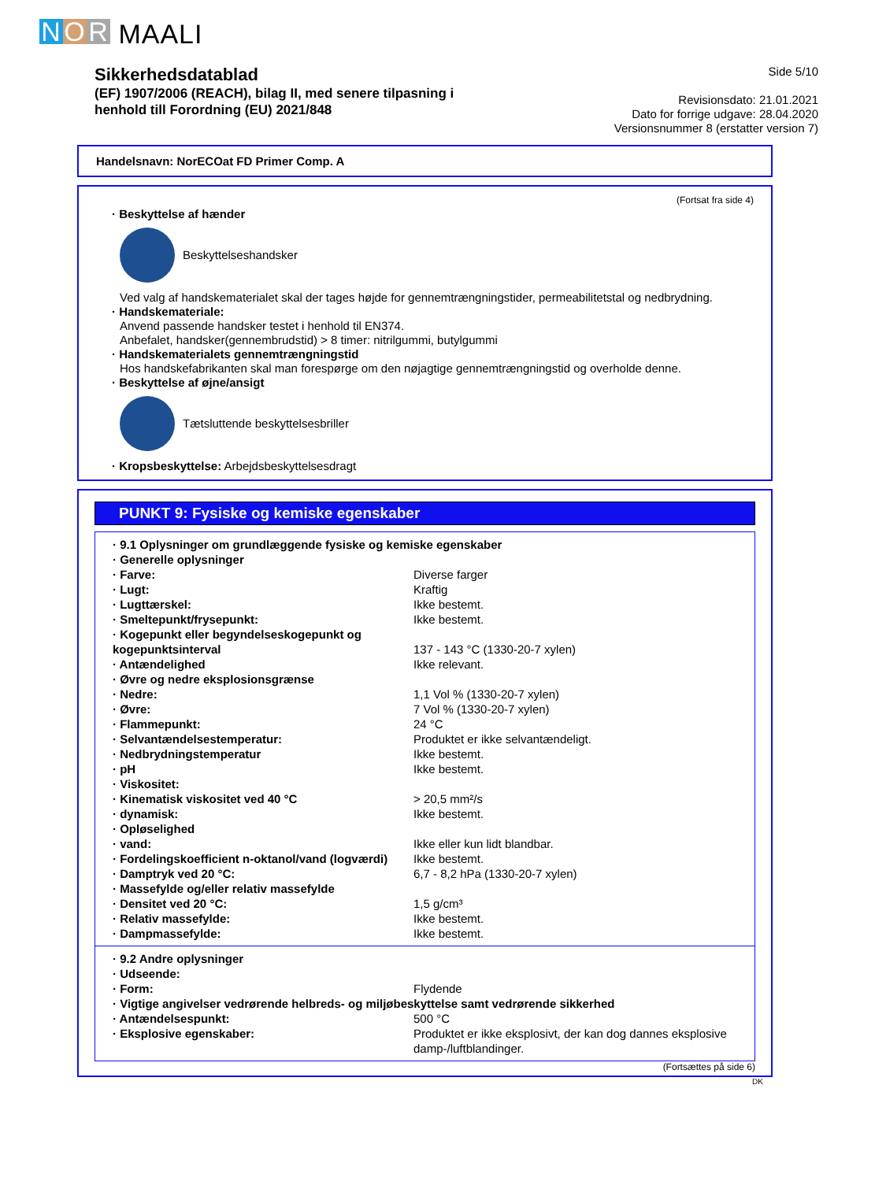N O R MAALI
Sikkerhedsdatablad
(EF) 1907/2006 (REACH), bilag II, med senere tilpasning i
henhold till Forordning (EU) 2021/848
Side 5/10
Revisionsdato: 21.01.2021
Dato for forrige udgave: 28.04.2020
Versionsnummer 8 (erstatter version 7)
Handelsnavn: NorECOat FD Primer Comp. A
(Fortsat fra side 4)
· Beskyttelse af hænder
Beskyttelseshandsker
Ved valg af handskematerialet skal der tages højde for gennemtrængningstider, permeabilitetstal og nedbrydning.
· Handskemateriale:
Anvend passende handsker testet i henhold til EN374.
Anbefalet, handsker(gennembrudstid) > 8 timer: nitrilgummi, butylgummi
· Handskematerialets gennemtrængningstid
Hos handskefabrikanten skal man forespørge om den nøjagtige gennemtrængningstid og overholde denne.
· Beskyttelse af øjne/ansigt
Tætsluttende beskyttelsesbriller
· Kropsbeskyttelse: Arbejdsbeskyttelsesdragt
PUNKT 9: Fysiske og kemiske egenskaber
| · 9.1 Oplysninger om grundlæggende fysiske og kemiske egenskaber | |
| · Generelle oplysninger | |
| · Farve: | Diverse farger |
| · Lugt: | Kraftig |
| · Lugttærskel: | Ikke bestemt. |
| · Smeltepunkt/frysepunkt: | Ikke bestemt. |
| · Kogepunkt eller begyndelseskogepunkt og kogepunktsinterval | 137 - 143 °C (1330-20-7 xylen) |
| · Antændelighed | Ikke relevant. |
| · Øvre og nedre eksplosionsgrænse | |
| · Nedre: | 1,1 Vol % (1330-20-7 xylen) |
| · Øvre: | 7 Vol % (1330-20-7 xylen) |
| · Flammepunkt: | 24 °C |
| · Selvantændelsestemperatur: | Produktet er ikke selvantændeligt. |
| · Nedbrydningstemperatur | Ikke bestemt. |
| · pH | Ikke bestemt. |
| · Viskositet: | |
| · Kinematisk viskositet ved 40 °C | > 20,5 mm²/s |
| · dynamisk: | Ikke bestemt. |
| · Opløselighed | |
| · vand: | Ikke eller kun lidt blandbar. |
| · Fordelingskoefficient n-oktanol/vand (logværdi) | Ikke bestemt. |
| · Damptryk ved 20 °C: | 6,7 - 8,2 hPa (1330-20-7 xylen) |
| · Massefylde og/eller relativ massefylde | |
| · Densitet ved 20 °C: | 1,5 g/cm³ |
| · Relativ massefylde: | Ikke bestemt. |
| · Dampmassefylde: | Ikke bestemt. |
| · 9.2 Andre oplysninger | |
| · Udseende: | |
| · Form: | Flydende |
| · Vigtige angivelser vedrørende helbreds- og miljøbeskyttelse samt vedrørende sikkerhed | |
| · Antændelsespunkt: | 500 °C |
| · Eksplosive egenskaber: | Produktet er ikke eksplosivt, der kan dog dannes eksplosive damp-/luftblandinger. |
(Fortsættes på side 6)
DK